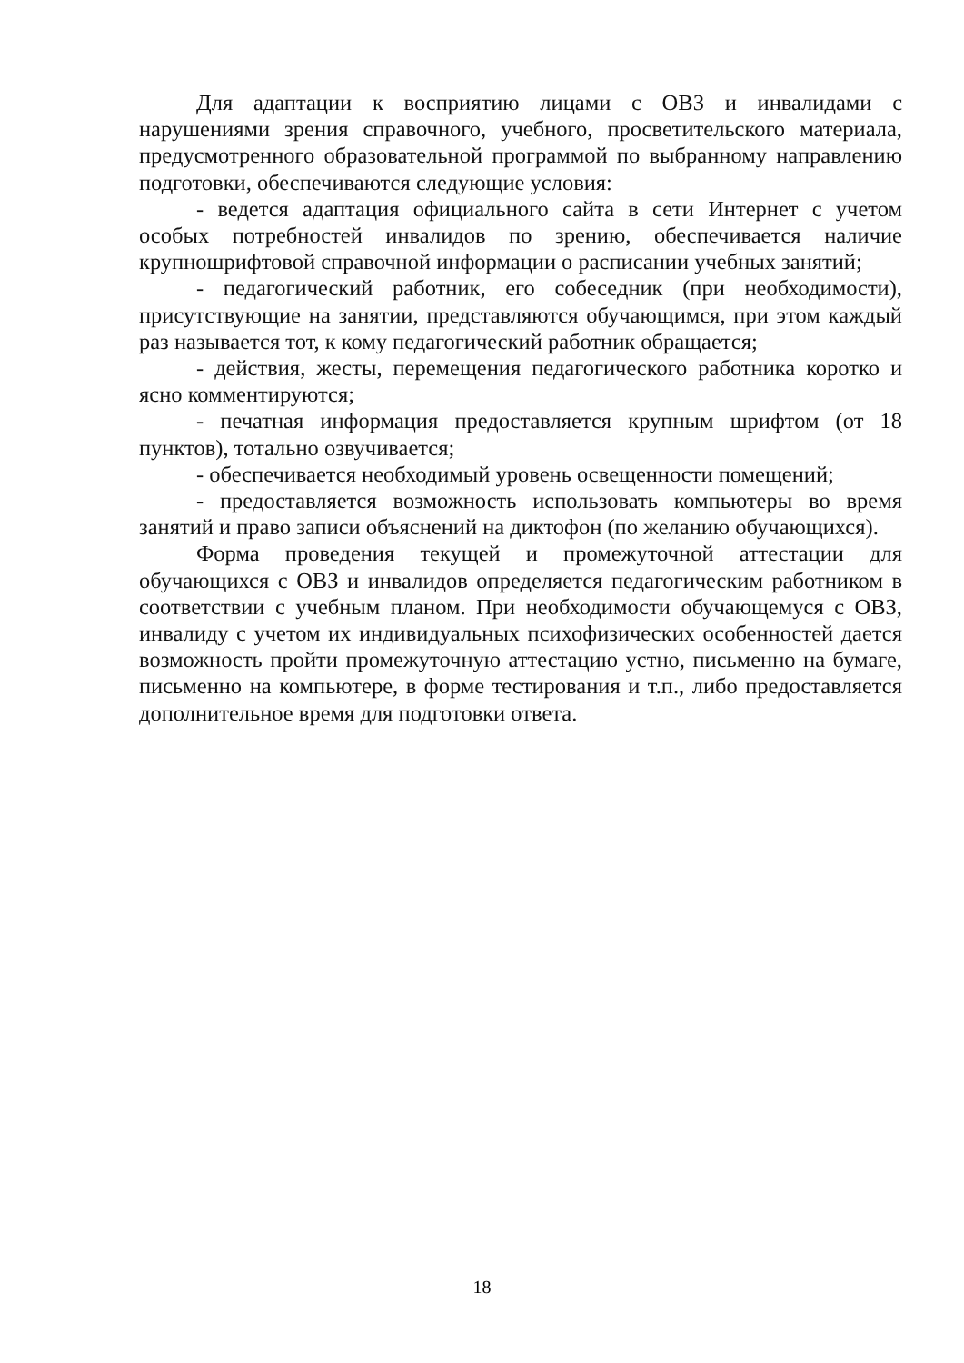Для адаптации к восприятию лицами с ОВЗ и инвалидами с нарушениями зрения справочного, учебного, просветительского материала, предусмотренного образовательной программой по выбранному направлению подготовки, обеспечиваются следующие условия:
- ведется адаптация официального сайта в сети Интернет с учетом особых потребностей инвалидов по зрению, обеспечивается наличие крупношрифтовой справочной информации о расписании учебных занятий;
- педагогический работник, его собеседник (при необходимости), присутствующие на занятии, представляются обучающимся, при этом каждый раз называется тот, к кому педагогический работник обращается;
- действия, жесты, перемещения педагогического работника коротко и ясно комментируются;
- печатная информация предоставляется крупным шрифтом (от 18 пунктов), тотально озвучивается;
- обеспечивается необходимый уровень освещенности помещений;
- предоставляется возможность использовать компьютеры во время занятий и право записи объяснений на диктофон (по желанию обучающихся).
Форма проведения текущей и промежуточной аттестации для обучающихся с ОВЗ и инвалидов определяется педагогическим работником в соответствии с учебным планом. При необходимости обучающемуся с ОВЗ, инвалиду с учетом их индивидуальных психофизических особенностей дается возможность пройти промежуточную аттестацию устно, письменно на бумаге, письменно на компьютере, в форме тестирования и т.п., либо предоставляется дополнительное время для подготовки ответа.
18